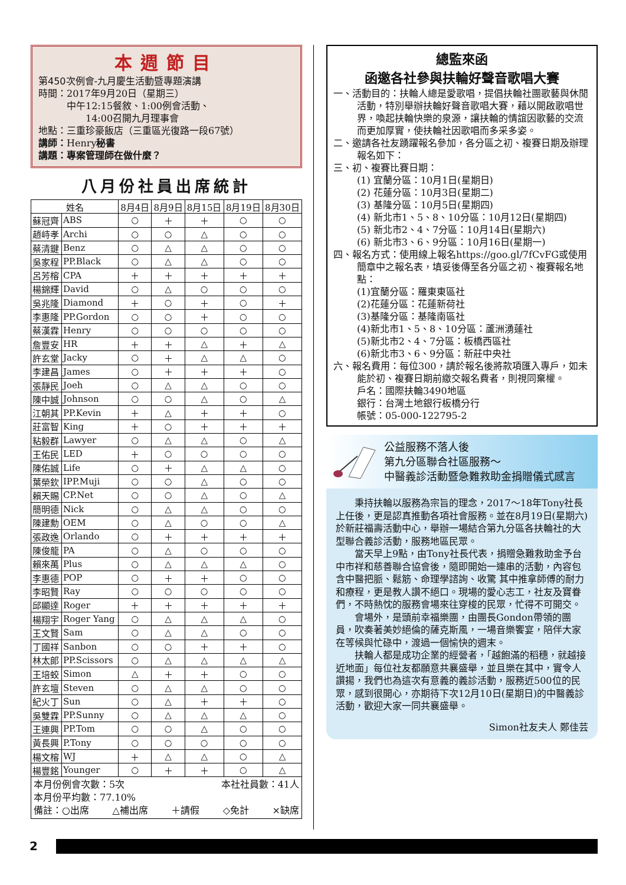本週節目
第450次例會-九月慶生活動暨專題演講
時間：2017年9月20日（星期三）
   中午12:15餐敘、1:00例會活動、
     14:00召開九月理事會
地點：三重珍豪飯店（三重區光復路一段67號）
講師：Henry秘書
講題：專案管理師在做什麼？
八月份社員出席統計
| 姓名 | | 8月4日 | 8月9日 | 8月15日 | 8月19日 | 8月30日 |
| --- | --- | --- | --- | --- | --- | --- |
| 蘇冠齊 | ABS | ○ | ＋ | ＋ | ○ | ○ |
| 趙峙孝 | Archi | ○ | ○ | △ | ○ | ○ |
| 蔡清鍵 | Benz | ○ | △ | △ | ○ | ○ |
| 吳家程 | PP.Black | ○ | △ | △ | ○ | ○ |
| 呂芳榕 | CPA | ＋ | ＋ | ＋ | ＋ | ＋ |
| 楊錦輝 | David | ○ | △ | ○ | ○ | ○ |
| 吳兆隆 | Diamond | ＋ | ○ | ＋ | ○ | ＋ |
| 李惠隆 | PP.Gordon | ○ | ○ | ＋ | ○ | ○ |
| 蔡漢霖 | Henry | ○ | ○ | ○ | ○ | ○ |
| 詹豐安 | HR | ＋ | ＋ | △ | ＋ | △ |
| 許玄堂 | Jacky | ○ | ＋ | △ | △ | ○ |
| 李建昌 | James | ○ | ＋ | ＋ | ＋ | ○ |
| 張靜民 | Joeh | ○ | △ | △ | ○ | ○ |
| 陳中誠 | Johnson | ○ | ○ | △ | ○ | △ |
| 江朝其 | PP.Kevin | ＋ | △ | ＋ | ＋ | ○ |
| 莊富智 | King | ＋ | ○ | ＋ | ＋ | ＋ |
| 粘毅群 | Lawyer | ○ | △ | △ | ○ | △ |
| 王佑民 | LED | ＋ | ○ | ○ | ○ | ○ |
| 陳佑誠 | Life | ○ | ＋ | △ | △ | ○ |
| 葉榮欽 | IPP.Muji | ○ | ○ | △ | ○ | ○ |
| 賴天賜 | CP.Net | ○ | ○ | △ | ○ | △ |
| 簡明德 | Nick | ○ | △ | △ | ○ | ○ |
| 陳建勳 | OEM | ○ | △ | ○ | ○ | △ |
| 張政逸 | Orlando | ○ | ＋ | ＋ | ＋ | ＋ |
| 陳俊龍 | PA | ○ | △ | ○ | ○ | ○ |
| 賴來萬 | Plus | ○ | △ | △ | △ | ○ |
| 李惠德 | POP | ○ | ＋ | ＋ | ○ | ○ |
| 李昭賢 | Ray | ○ | ○ | ○ | ○ | ○ |
| 邱顯達 | Roger | ＋ | ＋ | ＋ | ＋ | ＋ |
| 楊翔宇 | Roger Yang | ○ | △ | △ | △ | ○ |
| 王文賢 | Sam | ○ | △ | △ | ○ | ○ |
| 丁國祥 | Sanbon | ○ | ○ | ＋ | ＋ | ○ |
| 林太郎 | PP.Scissors | ○ | △ | △ | △ | △ |
| 王培蛟 | Simon | △ | ＋ | ＋ | ○ | ○ |
| 許玄壇 | Steven | ○ | △ | △ | ○ | ○ |
| 紀火丁 | Sun | ○ | △ | ＋ | ＋ | ○ |
| 吳雙霖 | PP.Sunny | ○ | △ | △ | △ | ○ |
| 王連興 | PP.Tom | ○ | ○ | △ | ○ | ○ |
| 黃長興 | P.Tony | ○ | ○ | ○ | ○ | ○ |
| 楊文榕 | WJ | ＋ | △ | △ | ○ | △ |
| 楊豐銘 | Younger | ○ | ＋ | ＋ | ○ | △ |
本月份例會次數：5次 本社社員數：41人
本月份平均數：77.10%
備註：○出席 △補出席 ＋請假 ◇免計 ×缺席
總監來函
函邀各社參與扶輪好聲音歌唱大賽
一、活動目的：扶輪人總是愛歌唱，提倡扶輪社團歌藝與休閒活動，特別舉辦扶輪好聲音歌唱大賽，藉以開啟歌唱世界，喚起扶輪快樂的泉源，讓扶輪的情誼因歌藝的交流而更加厚實，使扶輪社因歌唱而多采多姿。
二、邀請各社友踴躍報名參加，各分區之初、複賽日期及辦理報名如下：
三、初、複賽比賽日期：
(1) 宜蘭分區：10月1日(星期日)
(2) 花蓮分區：10月3日(星期二)
(3) 基隆分區：10月5日(星期四)
(4) 新北市1、5、8、10分區：10月12日(星期四)
(5) 新北市2、4、7分區：10月14日(星期六)
(6) 新北市3、6、9分區：10月16日(星期一)
四、報名方式：使用線上報名https://goo.gl/7fCvFG或使用簡章中之報名表，填妥後傳至各分區之初、複賽報名地點：
(1)宜蘭分區：羅東東區社
(2)花蓮分區：花蓮新荷社
(3)基隆分區：基隆南區社
(4)新北市1、5、8、10分區：蘆洲湧蓮社
(5)新北市2、4、7分區：板橋西區社
(6)新北市3、6、9分區：新莊中央社
六、報名費用：每位300，請於報名後將款項匯入專戶，如未能於初、複賽日期前繳交報名費者，則視同棄權。
戶名：國際扶輪3490地區
銀行：台灣土地銀行板橋分行
帳號：05-000-122795-2
公益服務不落人後
第九分區聯合社區服務～
中醫義診活動暨急難救助金捐贈儀式感言
秉持扶輪以服務為宗旨的理念，2017～18年Tony社長上任後，更是認真推動各項社會服務。並在8月19日(星期六)於新莊福壽活動中心，舉辦一場結合第九分區各扶輪社的大型聯合義診活動，服務地區民眾。
當天早上9點，由Tony社長代表，捐贈急難救助金予台中市祥和慈善聯合協會後，隨即開始一連串的活動，內容包含中醫把脈、鬆筋、命理學諮詢、收驚 其中推拿師傅的耐力和療程，更是教人讚不絕口。現場的愛心志工，社友及寶眷們，不時熱忱的服務會場來往穿梭的民眾，忙得不可開交。
會場外，是頭前幸福樂團，由團長Gondon帶領的團員，吹奏著美妙絕倫的薩克斯風，一場音樂饗宴，陪伴大家在等候與忙碌中，渡過一個愉快的週末。
扶輪人都是成功企業的經營者，「越飽滿的稻穗，就越接近地面」每位社友都願意共襄盛舉，並且樂在其中，實令人讚揚，我們也為這次有意義的義診活動，服務近500位的民眾，感到很開心，亦期待下次12月10日(星期日)的中醫義診活動，歡迎大家一同共襄盛舉。
Simon社友夫人 鄭佳芸
2